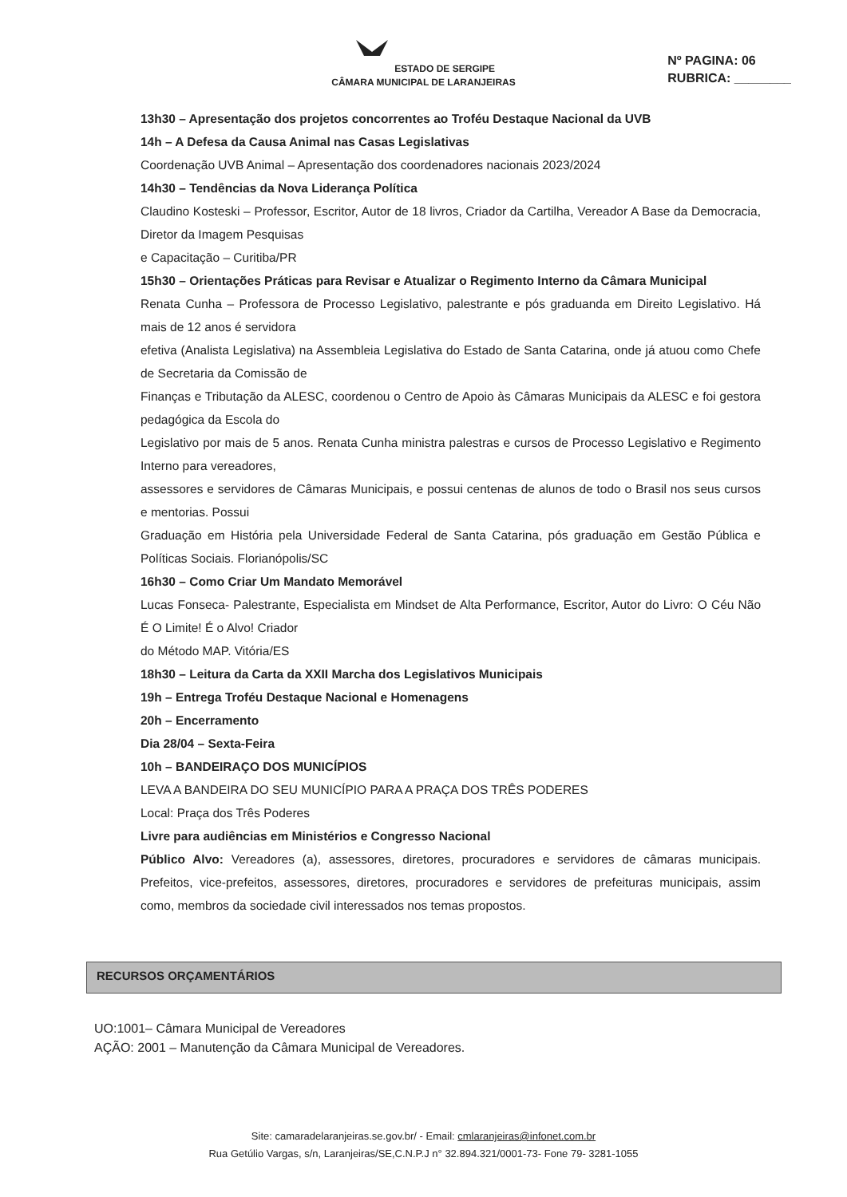ESTADO DE SERGIPE
CÂMARA MUNICIPAL DE LARANJEIRAS
Nº PAGINA: 06
RUBRICA: ________
13h30 – Apresentação dos projetos concorrentes ao Troféu Destaque Nacional da UVB
14h – A Defesa da Causa Animal nas Casas Legislativas
Coordenação UVB Animal – Apresentação dos coordenadores nacionais 2023/2024
14h30 – Tendências da Nova Liderança Política
Claudino Kosteski – Professor, Escritor, Autor de 18 livros, Criador da Cartilha, Vereador A Base da Democracia, Diretor da Imagem Pesquisas
e Capacitação – Curitiba/PR
15h30 – Orientações Práticas para Revisar e Atualizar o Regimento Interno da Câmara Municipal
Renata Cunha – Professora de Processo Legislativo, palestrante e pós graduanda em Direito Legislativo. Há mais de 12 anos é servidora
efetiva (Analista Legislativa) na Assembleia Legislativa do Estado de Santa Catarina, onde já atuou como Chefe de Secretaria da Comissão de
Finanças e Tributação da ALESC, coordenou o Centro de Apoio às Câmaras Municipais da ALESC e foi gestora pedagógica da Escola do
Legislativo por mais de 5 anos. Renata Cunha ministra palestras e cursos de Processo Legislativo e Regimento Interno para vereadores,
assessores e servidores de Câmaras Municipais, e possui centenas de alunos de todo o Brasil nos seus cursos e mentorias. Possui
Graduação em História pela Universidade Federal de Santa Catarina, pós graduação em Gestão Pública e Políticas Sociais. Florianópolis/SC
16h30 – Como Criar Um Mandato Memorável
Lucas Fonseca- Palestrante, Especialista em Mindset de Alta Performance, Escritor, Autor do Livro: O Céu Não É O Limite! É o Alvo! Criador
do Método MAP. Vitória/ES
18h30 – Leitura da Carta da XXII Marcha dos Legislativos Municipais
19h – Entrega Troféu Destaque Nacional e Homenagens
20h – Encerramento
Dia 28/04 – Sexta-Feira
10h – BANDEIRAÇO DOS MUNICÍPIOS
LEVA A BANDEIRA DO SEU MUNICÍPIO PARA A PRAÇA DOS TRÊS PODERES
Local: Praça dos Três Poderes
Livre para audiências em Ministérios e Congresso Nacional
Público Alvo: Vereadores (a), assessores, diretores, procuradores e servidores de câmaras municipais. Prefeitos, vice-prefeitos, assessores, diretores, procuradores e servidores de prefeituras municipais, assim como, membros da sociedade civil interessados nos temas propostos.
RECURSOS ORÇAMENTÁRIOS
UO:1001– Câmara Municipal de Vereadores
AÇÃO: 2001 – Manutenção da Câmara Municipal de Vereadores.
Site: camaradelaranjeiras.se.gov.br/ - Email: cmlaranjeiras@infonet.com.br
Rua Getúlio Vargas, s/n, Laranjeiras/SE,C.N.P.J n° 32.894.321/0001-73- Fone 79- 3281-1055